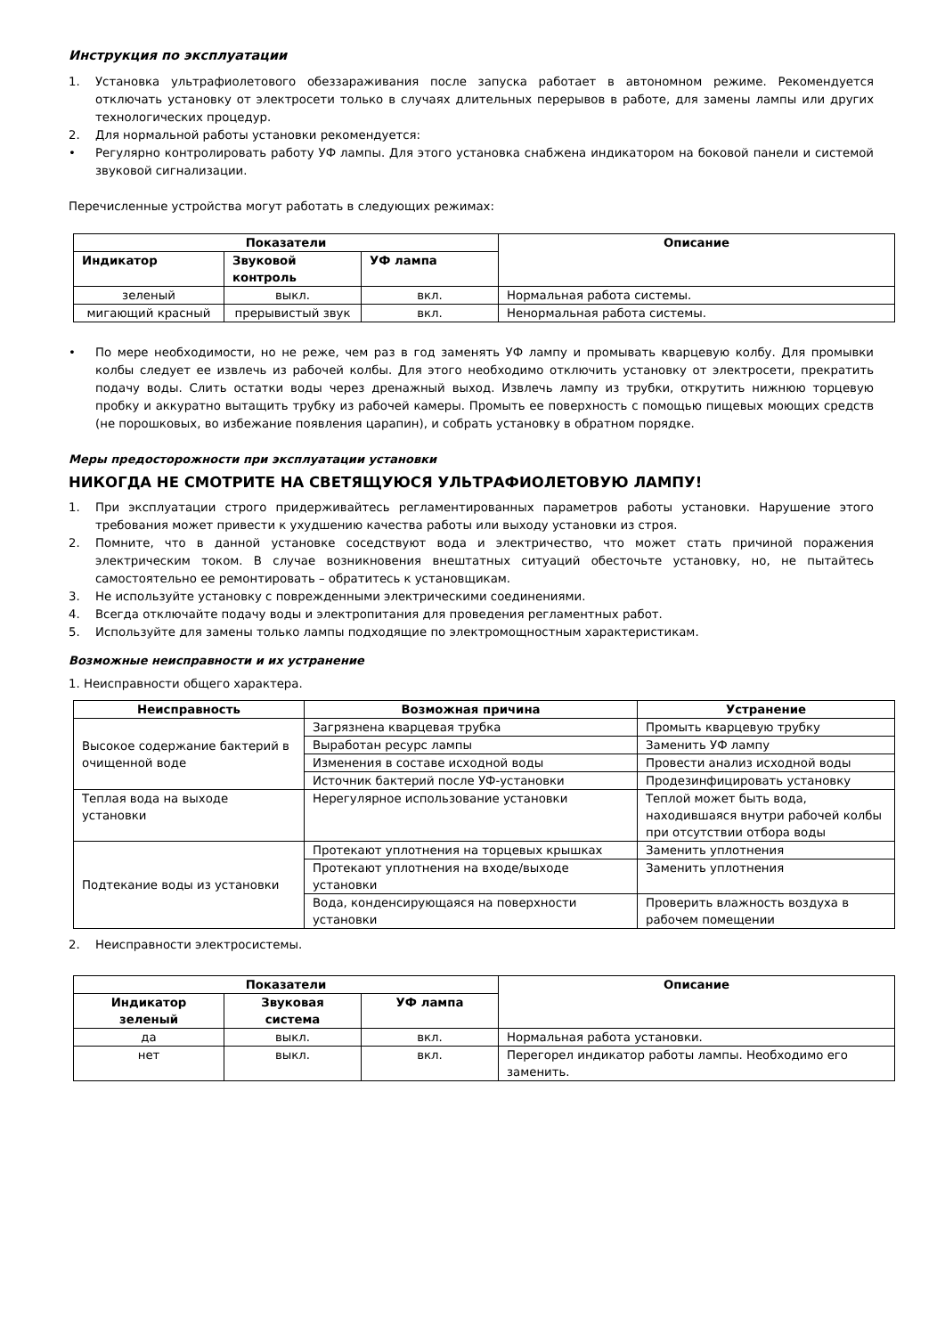Инструкция по эксплуатации
1. Установка ультрафиолетового обеззараживания после запуска работает в автономном режиме. Рекомендуется отключать установку от электросети только в случаях длительных перерывов в работе, для замены лампы или других технологических процедур.
2. Для нормальной работы установки рекомендуется:
• Регулярно контролировать работу УФ лампы. Для этого установка снабжена индикатором на боковой панели и системой звуковой сигнализации.
Перечисленные устройства могут работать в следующих режимах:
| Показатели | | | Описание |
| --- | --- | --- | --- |
| Индикатор | Звуковой контроль | УФ лампа | |
| зеленый | выкл. | вкл. | Нормальная работа системы. |
| мигающий красный | прерывистый звук | вкл. | Ненормальная работа системы. |
• По мере необходимости, но не реже, чем раз в год заменять УФ лампу и промывать кварцевую колбу. Для промывки колбы следует ее извлечь из рабочей колбы. Для этого необходимо отключить установку от электросети, прекратить подачу воды. Слить остатки воды через дренажный выход. Извлечь лампу из трубки, открутить нижнюю торцевую пробку и аккуратно вытащить трубку из рабочей камеры. Промыть ее поверхность с помощью пищевых моющих средств (не порошковых, во избежание появления царапин), и собрать установку в обратном порядке.
Меры предосторожности при эксплуатации установки
НИКОГДА НЕ СМОТРИТЕ НА СВЕТЯЩУЮСЯ УЛЬТРАФИОЛЕТОВУЮ ЛАМПУ!
1. При эксплуатации строго придерживайтесь регламентированных параметров работы установки. Нарушение этого требования может привести к ухудшению качества работы или выходу установки из строя.
2. Помните, что в данной установке соседствуют вода и электричество, что может стать причиной поражения электрическим током. В случае возникновения внештатных ситуаций обесточьте установку, но, не пытайтесь самостоятельно ее ремонтировать – обратитесь к установщикам.
3. Не используйте установку с поврежденными электрическими соединениями.
4. Всегда отключайте подачу воды и электропитания для проведения регламентных работ.
5. Используйте для замены только лампы подходящие по электромощностным характеристикам.
Возможные неисправности и их устранение
1. Неисправности общего характера.
| Неисправность | Возможная причина | Устранение |
| --- | --- | --- |
| Высокое содержание бактерий в очищенной воде | Загрязнена кварцевая трубка | Промыть кварцевую трубку |
| | Выработан ресурс лампы | Заменить УФ лампу |
| | Изменения в составе исходной воды | Провести анализ исходной воды |
| | Источник бактерий после УФ-установки | Продезинфицировать установку |
| Теплая вода на выходе установки | Нерегулярное использование установки | Теплой может быть вода, находившаяся внутри рабочей колбы при отсутствии отбора воды |
| Подтекание воды из установки | Протекают уплотнения на торцевых крышках | Заменить уплотнения |
| | Протекают уплотнения на входе/выходе установки | Заменить уплотнения |
| | Вода, конденсирующаяся на поверхности установки | Проверить влажность воздуха в рабочем помещении |
2. Неисправности электросистемы.
| Показатели | | | Описание |
| --- | --- | --- | --- |
| Индикатор зеленый | Звуковая система | УФ лампа | |
| да | выкл. | вкл. | Нормальная работа установки. |
| нет | выкл. | вкл. | Перегорел индикатор работы лампы. Необходимо его заменить. |